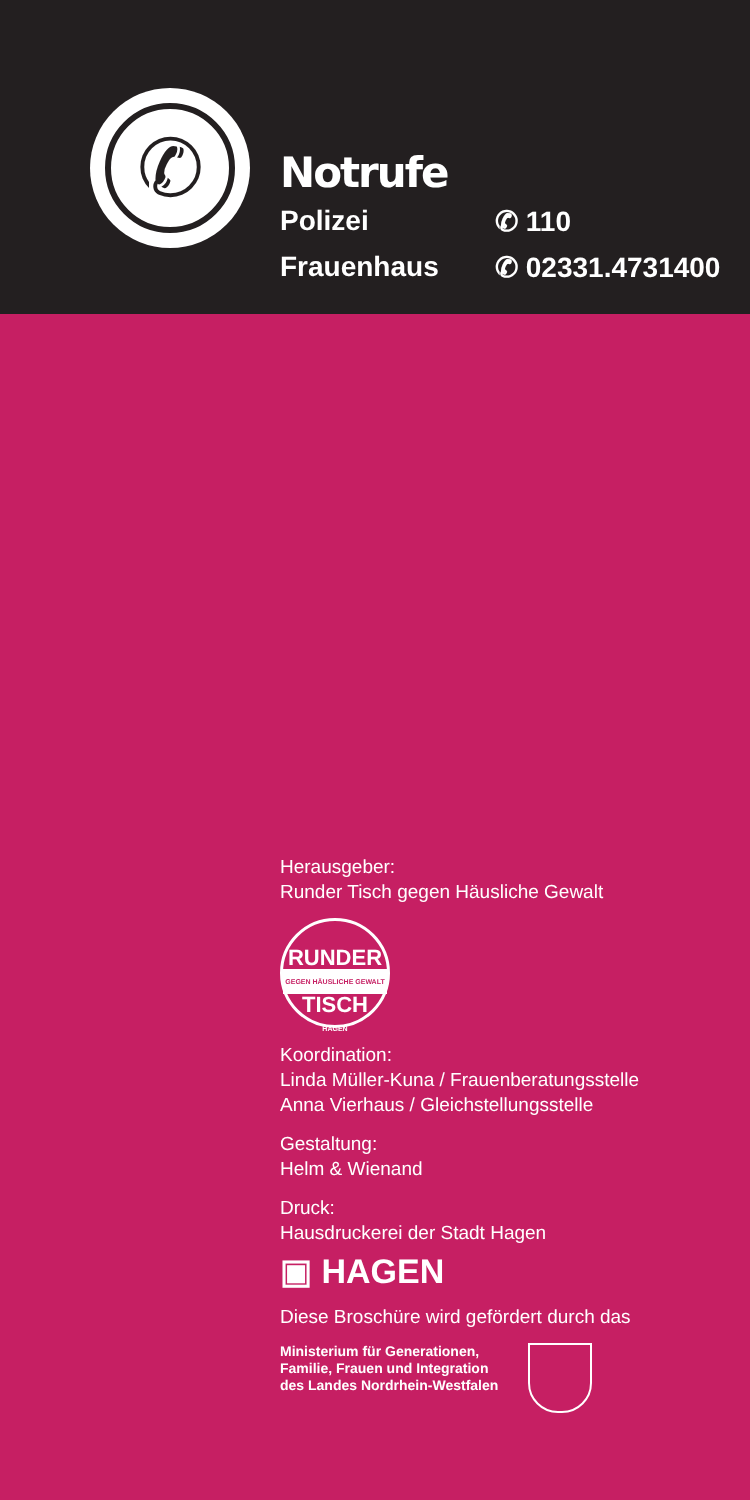✆
Notrufe
Polizei ✆ 110
Frauenhaus ✆ 02331.4731400
Herausgeber:
Runder Tisch gegen Häusliche Gewalt
RUNDER
GEGEN HÄUSLICHE GEWALT
TISCH
HAGEN
Koordination:
Linda Müller-Kuna / Frauenberatungsstelle
Anna Vierhaus / Gleichstellungsstelle
Gestaltung:
Helm & Wienand
Druck:
Hausdruckerei der Stadt Hagen
▣ HAGEN
Diese Broschüre wird gefördert durch das
Ministerium für Generationen,
Familie, Frauen und Integration
des Landes Nordrhein-Westfalen